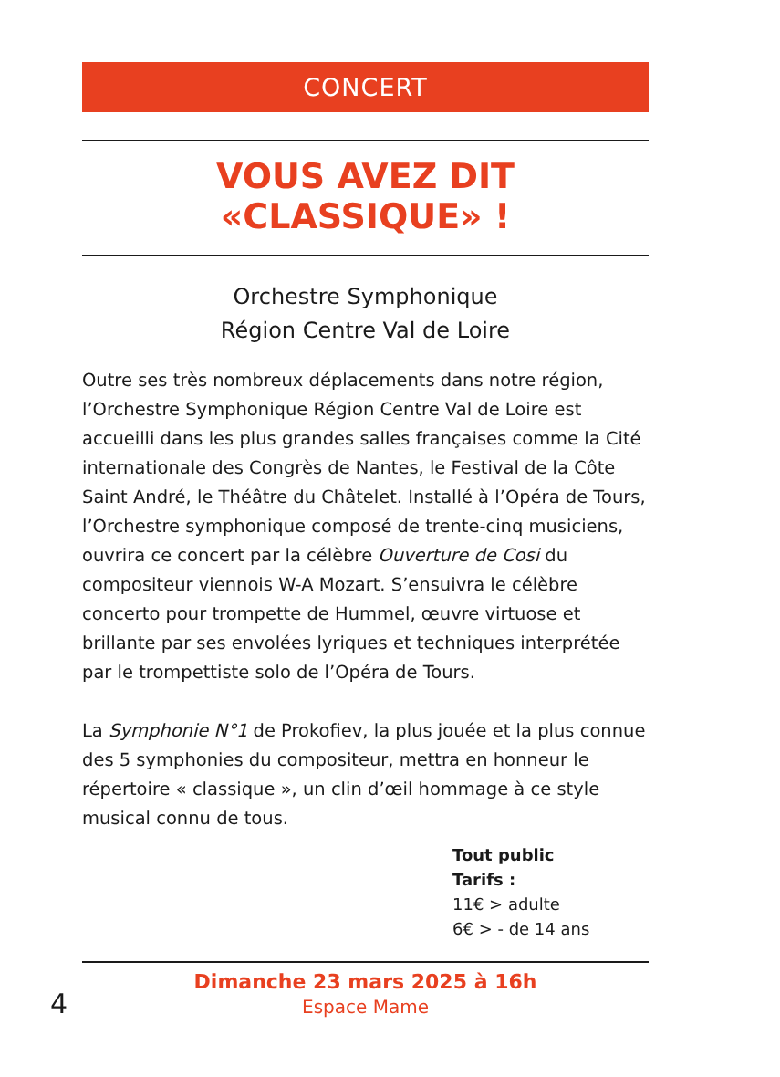CONCERT
VOUS AVEZ DIT «CLASSIQUE» !
Orchestre Symphonique
Région Centre Val de Loire
Outre ses très nombreux déplacements dans notre région, l’Orchestre Symphonique Région Centre Val de Loire est accueilli dans les plus grandes salles françaises comme la Cité internationale des Congrès de Nantes, le Festival de la Côte Saint André, le Théâtre du Châtelet. Installé à l’Opéra de Tours, l’Orchestre symphonique composé de trente-cinq musiciens, ouvrira ce concert par la célèbre Ouverture de Cosi du compositeur viennois W-A Mozart. S’ensuivra le célèbre concerto pour trompette de Hummel, œuvre virtuose et brillante par ses envolées lyriques et techniques interprétée par le trompettiste solo de l’Opéra de Tours.
La Symphonie N°1 de Prokofiev, la plus jouée et la plus connue des 5 symphonies du compositeur, mettra en honneur le répertoire « classique », un clin d’œil hommage à ce style musical connu de tous.
Tout public
Tarifs :
11€ > adulte
6€ > - de 14 ans
Dimanche 23 mars 2025 à 16h
Espace Mame
4